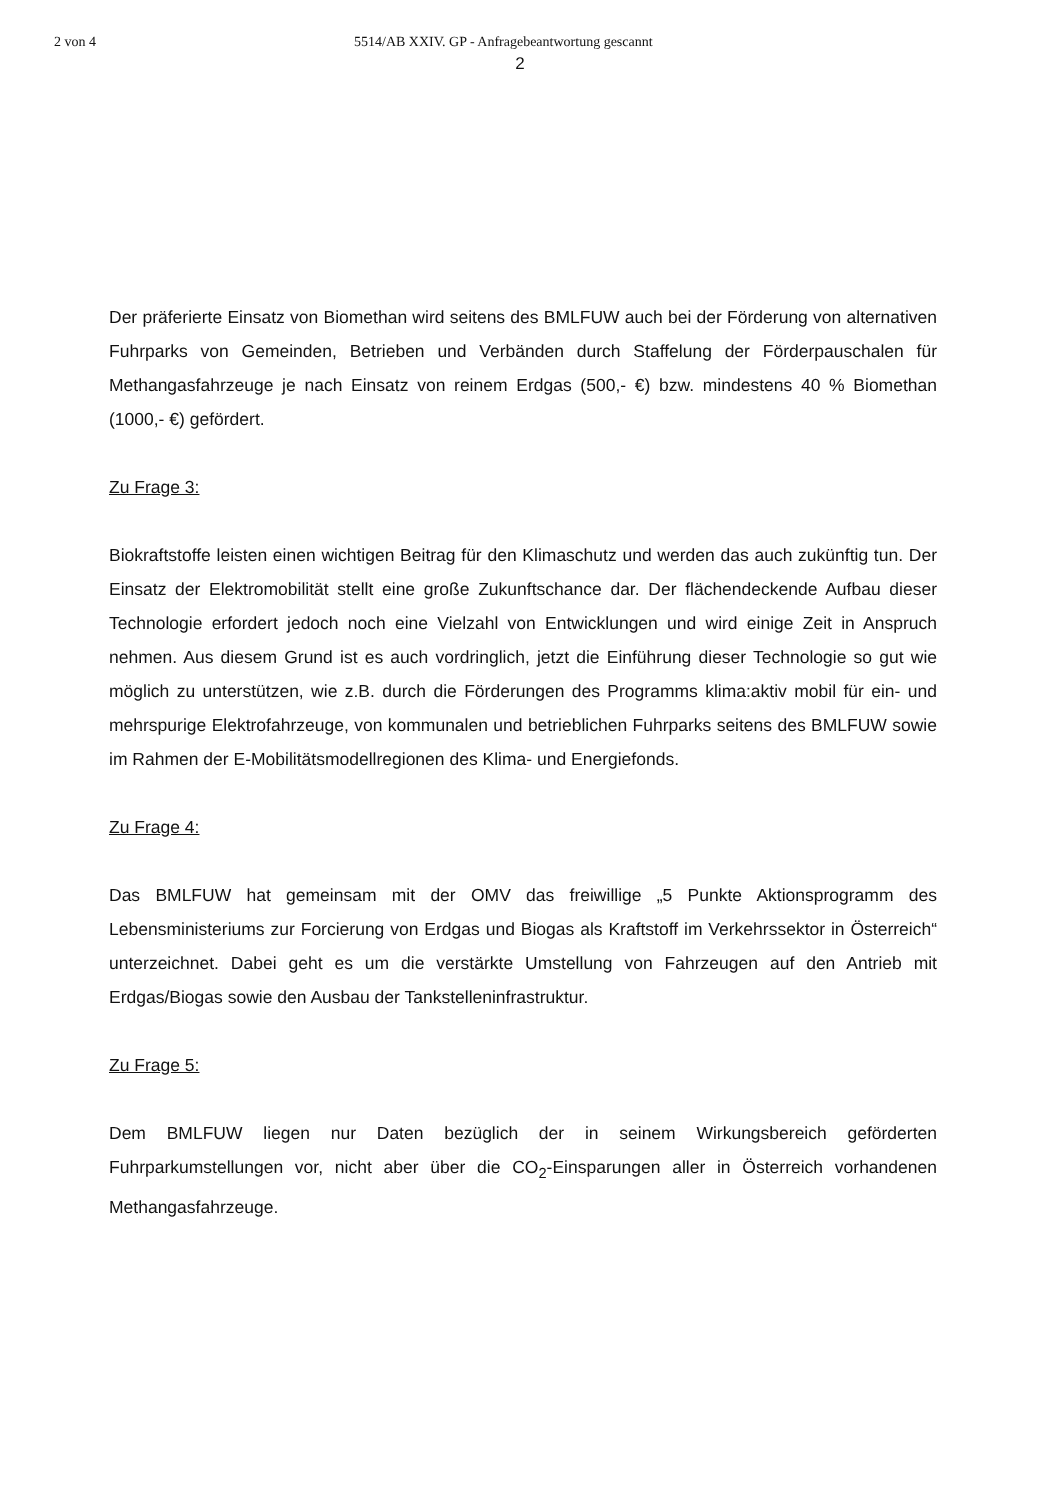2 von 4 5514/AB XXIV. GP - Anfragebeantwortung gescannt
2
Der präferierte Einsatz von Biomethan wird seitens des BMLFUW auch bei der Förderung von alternativen Fuhrparks von Gemeinden, Betrieben und Verbänden durch Staffelung der Förderpauschalen für Methangasfahrzeuge je nach Einsatz von reinem Erdgas (500,- €) bzw. mindestens 40 % Biomethan (1000,- €) gefördert.
Zu Frage 3:
Biokraftstoffe leisten einen wichtigen Beitrag für den Klimaschutz und werden das auch zukünftig tun. Der Einsatz der Elektromobilität stellt eine große Zukunftschance dar. Der flächendeckende Aufbau dieser Technologie erfordert jedoch noch eine Vielzahl von Entwicklungen und wird einige Zeit in Anspruch nehmen. Aus diesem Grund ist es auch vordringlich, jetzt die Einführung dieser Technologie so gut wie möglich zu unterstützen, wie z.B. durch die Förderungen des Programms klima:aktiv mobil für ein- und mehrspurige Elektrofahrzeuge, von kommunalen und betrieblichen Fuhrparks seitens des BMLFUW sowie im Rahmen der E-Mobilitätsmodellregionen des Klima- und Energiefonds.
Zu Frage 4:
Das BMLFUW hat gemeinsam mit der OMV das freiwillige „5 Punkte Aktionsprogramm des Lebensministeriums zur Forcierung von Erdgas und Biogas als Kraftstoff im Verkehrssektor in Österreich“ unterzeichnet. Dabei geht es um die verstärkte Umstellung von Fahrzeugen auf den Antrieb mit Erdgas/Biogas sowie den Ausbau der Tankstelleninfrastruktur.
Zu Frage 5:
Dem BMLFUW liegen nur Daten bezüglich der in seinem Wirkungsbereich geförderten Fuhrparkumstellungen vor, nicht aber über die CO<sub>2</sub>-Einsparungen aller in Österreich vorhandenen Methangasfahrzeuge.